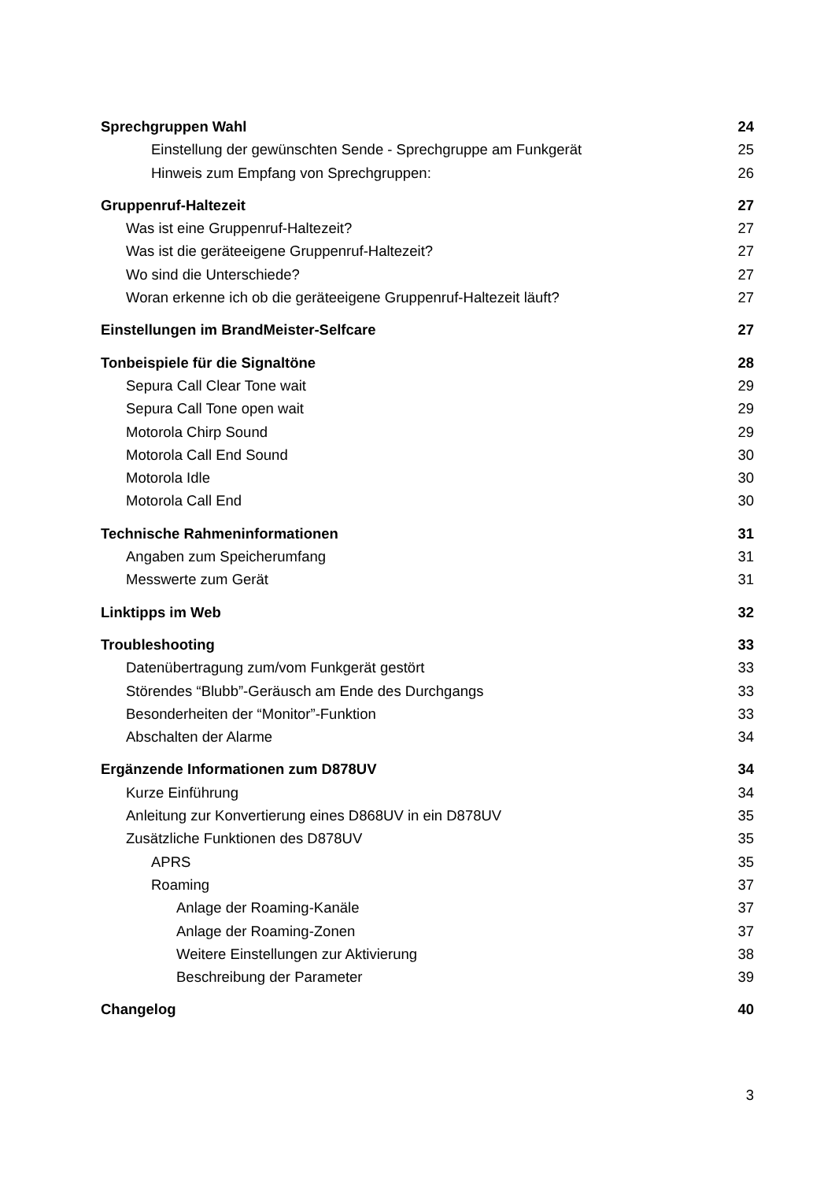Sprechgruppen Wahl 24
Einstellung der gewünschten Sende - Sprechgruppe am Funkgerät 25
Hinweis zum Empfang von Sprechgruppen: 26
Gruppenruf-Haltezeit 27
Was ist eine Gruppenruf-Haltezeit? 27
Was ist die geräteeigene Gruppenruf-Haltezeit? 27
Wo sind die Unterschiede? 27
Woran erkenne ich ob die geräteeigene Gruppenruf-Haltezeit läuft? 27
Einstellungen im BrandMeister-Selfcare 27
Tonbeispiele für die Signaltöne 28
Sepura Call Clear Tone wait 29
Sepura Call Tone open wait 29
Motorola Chirp Sound 29
Motorola Call End Sound 30
Motorola Idle 30
Motorola Call End 30
Technische Rahmeninformationen 31
Angaben zum Speicherumfang 31
Messwerte zum Gerät 31
Linktipps im Web 32
Troubleshooting 33
Datenübertragung zum/vom Funkgerät gestört 33
Störendes “Blubb”-Geräusch am Ende des Durchgangs 33
Besonderheiten der “Monitor”-Funktion 33
Abschalten der Alarme 34
Ergänzende Informationen zum D878UV 34
Kurze Einführung 34
Anleitung zur Konvertierung eines D868UV in ein D878UV 35
Zusätzliche Funktionen des D878UV 35
APRS 35
Roaming 37
Anlage der Roaming-Kanäle 37
Anlage der Roaming-Zonen 37
Weitere Einstellungen zur Aktivierung 38
Beschreibung der Parameter 39
Changelog 40
3